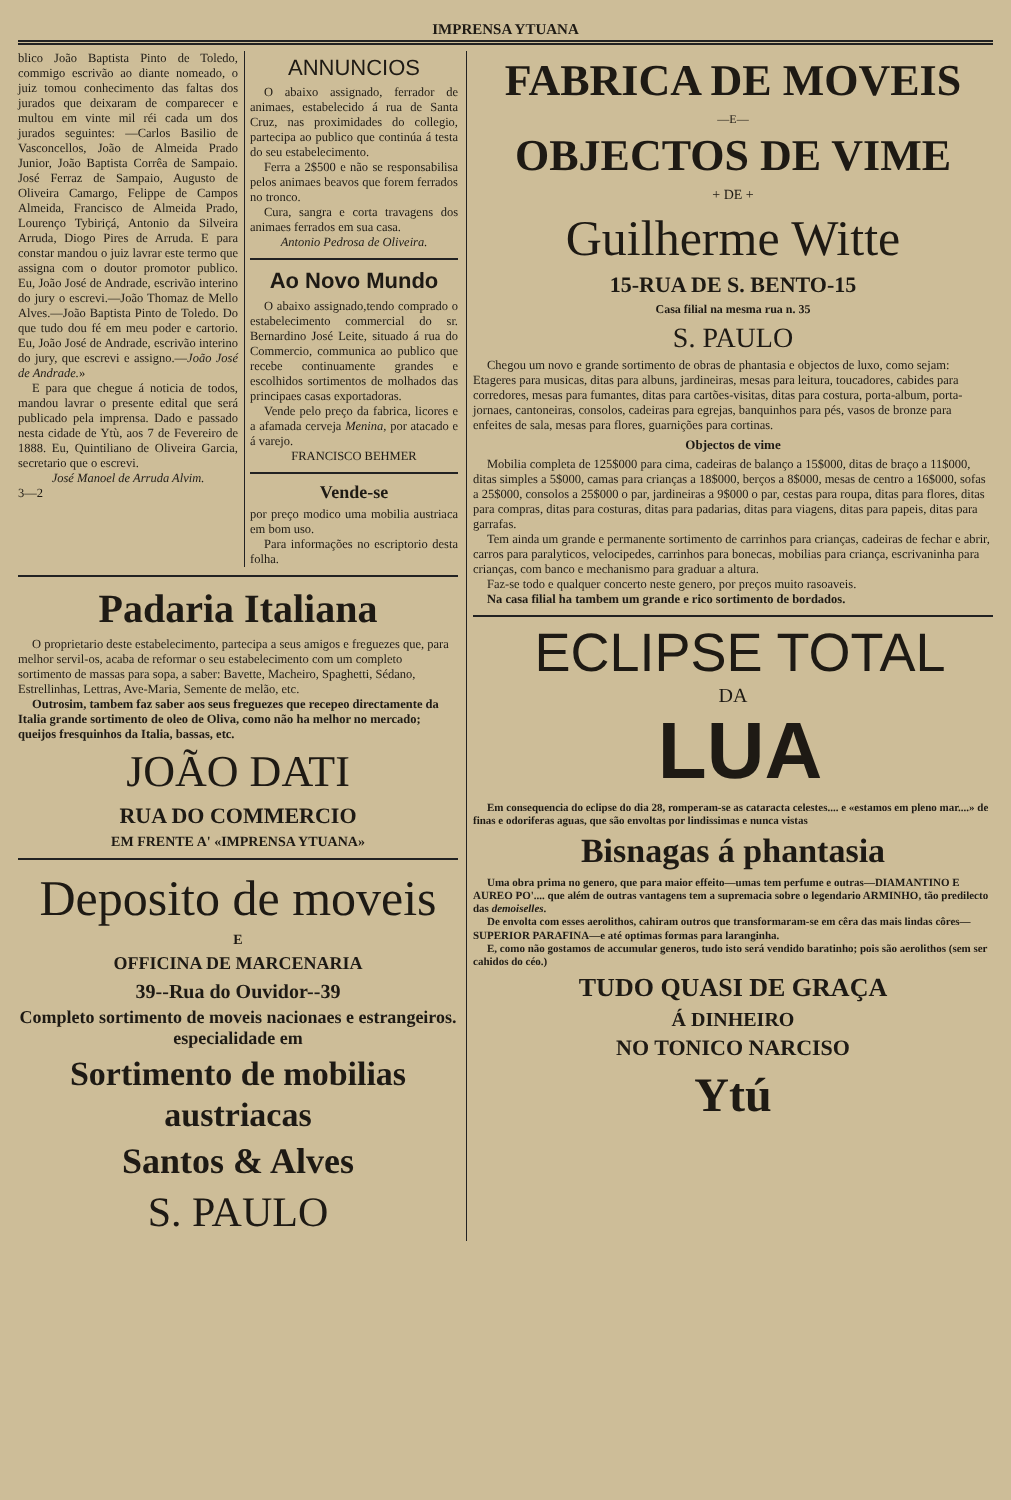IMPRENSA YTUANA
blico João Baptista Pinto de Toledo, commigo escrivão ao diante nomeado, o juiz tomou conhecimento das faltas dos jurados que deixaram de comparecer e multou em vinte mil réi cada um dos jurados seguintes: —Carlos Basilio de Vasconcellos, João de Almeida Prado Junior, João Baptista Corrêa de Sampaio. José Ferraz de Sampaio, Augusto de Oliveira Camargo, Felippe de Campos Almeida, Francisco de Almeida Prado, Lourenço Tybiriçá, Antonio da Silveira Arruda, Diogo Pires de Arruda. E para constar mandou o juiz lavrar este termo que assigna com o doutor promotor publico. Eu, João José de Andrade, escrivão interino do jury o escrevi.—João Thomaz de Mello Alves.—João Baptista Pinto de Toledo. Do que tudo dou fé em meu poder e cartorio. Eu, João José de Andrade, escrivão interino do jury, que escrevi e assigno.—João José de Andrade.»
E para que chegue á noticia de todos, mandou lavrar o presente edital que será publicado pela imprensa. Dado e passado nesta cidade de Ytù, aos 7 de Fevereiro de 1888. Eu, Quintiliano de Oliveira Garcia, secretario que o escrevi.
José Manoel de Arruda Alvim.
3—2
ANNUNCIOS
O abaixo assignado, ferrador de animaes, estabelecido á rua de Santa Cruz, nas proximidades do collegio, partecipa ao publico que continúa á testa do seu estabelecimento.
Ferra a 2$500 e não se responsabilisa pelos animaes beavos que forem ferrados no tronco.
Cura, sangra e corta travagens dos animaes ferrados em sua casa.
Antonio Pedrosa de Oliveira.
Ao Novo Mundo
O abaixo assignado,tendo comprado o estabelecimento commercial do sr. Bernardino José Leite, situado á rua do Commercio, communica ao publico que recebe continuamente grandes e escolhidos sortimentos de molhados das principaes casas exportadoras.
Vende pelo preço da fabrica, licores e a afamada cerveja Menina, por atacado e á varejo.
FRANCISCO BEHMER
Vende-se
por preço modico uma mobilia austriaca em bom uso.
Para informações no escriptorio desta folha.
Padaria Italiana
O proprietario deste estabelecimento, partecipa a seus amigos e freguezes que, para melhor servil-os, acaba de reformar o seu estabelecimento com um completo sortimento de massas para sopa, a saber: Bavette, Macheiro, Spaghetti, Sédano, Estrellinhas, Lettras, Ave-Maria, Semente de melão, etc.
Outrosim, tambem faz saber aos seus freguezes que recepeo directamente da Italia grande sortimento de oleo de Oliva, como não ha melhor no mercado; queijos fresquinhos da Italia, bassas, etc.
JOÃO DATI
RUA DO COMMERCIO
EM FRENTE A' «IMPRENSA YTUANA»
Deposito de moveis
E
OFFICINA DE MARCENARIA
39--Rua do Ouvidor--39
Completo sortimento de moveis nacionaes e estrangeiros. especialidade em
Sortimento de mobilias austriacas
Santos & Alves
S. PAULO
FABRICA DE MOVEIS
—E—
OBJECTOS DE VIME
+ DE +
Guilherme Witte
15-RUA DE S. BENTO-15
Casa filial na mesma rua n. 35
S. PAULO
Chegou um novo e grande sortimento de obras de phantasia e objectos de luxo, como sejam: Etageres para musicas, ditas para albuns, jardineiras, mesas para leitura, toucadores, cabides para corredores, mesas para fumantes, ditas para cartões-visitas, ditas para costura, porta-album, porta-jornaes, cantoneiras, consolos, cadeiras para egrejas, banquinhos para pés, vasos de bronze para enfeites de sala, mesas para flores, guarnições para cortinas.
Objectos de vime
Mobilia completa de 125$000 para cima, cadeiras de balanço a 15$000, ditas de braço a 11$000, ditas simples a 5$000, camas para crianças a 18$000, berços a 8$000, mesas de centro a 16$000, sofas a 25$000, consolos a 25$000 o par, jardineiras a 9$000 o par, cestas para roupa, ditas para flores, ditas para compras, ditas para costuras, ditas para padarias, ditas para viagens, ditas para papeis, ditas para garrafas.
Tem ainda um grande e permanente sortimento de carrinhos para crianças, cadeiras de fechar e abrir, carros para paralyticos, velocipedes, carrinhos para bonecas, mobilias para criança, escrivaninha para crianças, com banco e mechanismo para graduar a altura.
Faz-se todo e qualquer concerto neste genero, por preços muito rasoaveis.
Na casa filial ha tambem um grande e rico sortimento de bordados.
ECLIPSE TOTAL
DA
LUA
Em consequencia do eclipse do dia 28, romperam-se as cataracta celestes.... e «estamos em pleno mar....» de finas e odoriferas aguas, que são envoltas por lindissimas e nunca vistas
Bisnagas á phantasia
Uma obra prima no genero, que para maior effeito—umas tem perfume e outras—DIAMANTINO E AUREO PO'.... que além de outras vantagens tem a supremacia sobre o legendario ARMINHO, tão predilecto das demoiselles.
De envolta com esses aerolithos, cahiram outros que transformaram-se em cêra das mais lindas côres—SUPERIOR PARAFINA—e até optimas formas para laranginha.
E, como não gostamos de accumular generos, tudo isto será vendido baratinho; pois são aerolithos (sem ser cahidos do céo.)
TUDO QUASI DE GRAÇA
Á DINHEIRO
NO TONICO NARCISO
Ytú